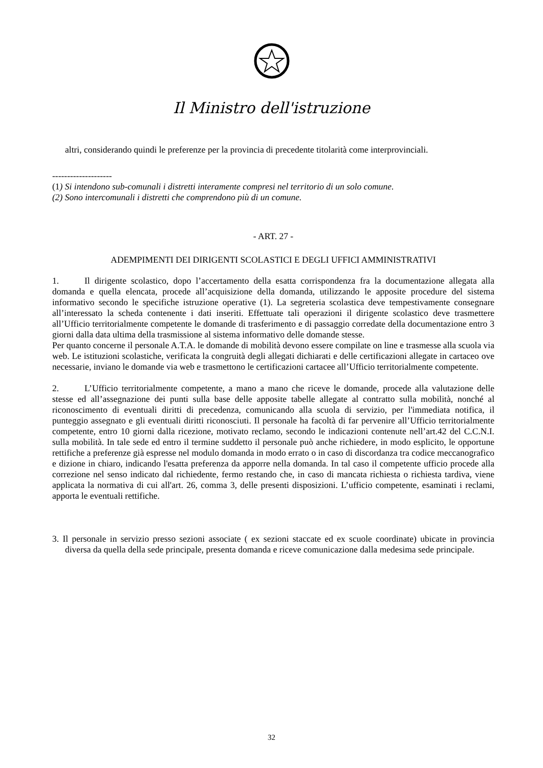Il Ministro dell'istruzione
altri, considerando quindi le preferenze per la provincia di precedente titolarità come interprovinciali.
--------------------
(1) Si intendono sub-comunali i distretti interamente compresi nel territorio di un solo comune.
(2) Sono intercomunali i distretti che comprendono più di un comune.
- ART. 27 -
ADEMPIMENTI DEI DIRIGENTI SCOLASTICI E DEGLI UFFICI AMMINISTRATIVI
1. Il dirigente scolastico, dopo l’accertamento della esatta corrispondenza fra la documentazione allegata alla domanda e quella elencata, procede all’acquisizione della domanda, utilizzando le apposite procedure del sistema informativo secondo le specifiche istruzione operative (1). La segreteria scolastica deve tempestivamente consegnare all’interessato la scheda contenente i dati inseriti. Effettuate tali operazioni il dirigente scolastico deve trasmettere all’Ufficio territorialmente competente le domande di trasferimento e di passaggio corredate della documentazione entro 3 giorni dalla data ultima della trasmissione al sistema informativo delle domande stesse.
Per quanto concerne il personale A.T.A. le domande di mobilità devono essere compilate on line e trasmesse alla scuola via web. Le istituzioni scolastiche, verificata la congruità degli allegati dichiarati e delle certificazioni allegate in cartaceo ove necessarie, inviano le domande via web e trasmettono le certificazioni cartacee all’Ufficio territorialmente competente.
2. L’Ufficio territorialmente competente, a mano a mano che riceve le domande, procede alla valutazione delle stesse ed all’assegnazione dei punti sulla base delle apposite tabelle allegate al contratto sulla mobilità, nonché al riconoscimento di eventuali diritti di precedenza, comunicando alla scuola di servizio, per l'immediata notifica, il punteggio assegnato e gli eventuali diritti riconosciuti. Il personale ha facoltà di far pervenire all’Ufficio territorialmente competente, entro 10 giorni dalla ricezione, motivato reclamo, secondo le indicazioni contenute nell’art.42 del C.C.N.I. sulla mobilità. In tale sede ed entro il termine suddetto il personale può anche richiedere, in modo esplicito, le opportune rettifiche a preferenze già espresse nel modulo domanda in modo errato o in caso di discordanza tra codice meccanografico e dizione in chiaro, indicando l'esatta preferenza da apporre nella domanda. In tal caso il competente ufficio procede alla correzione nel senso indicato dal richiedente, fermo restando che, in caso di mancata richiesta o richiesta tardiva, viene applicata la normativa di cui all'art. 26, comma 3, delle presenti disposizioni. L’ufficio competente, esaminati i reclami, apporta le eventuali rettifiche.
3. Il personale in servizio presso sezioni associate ( ex sezioni staccate ed ex scuole coordinate) ubicate in provincia diversa da quella della sede principale, presenta domanda e riceve comunicazione dalla medesima sede principale.
32